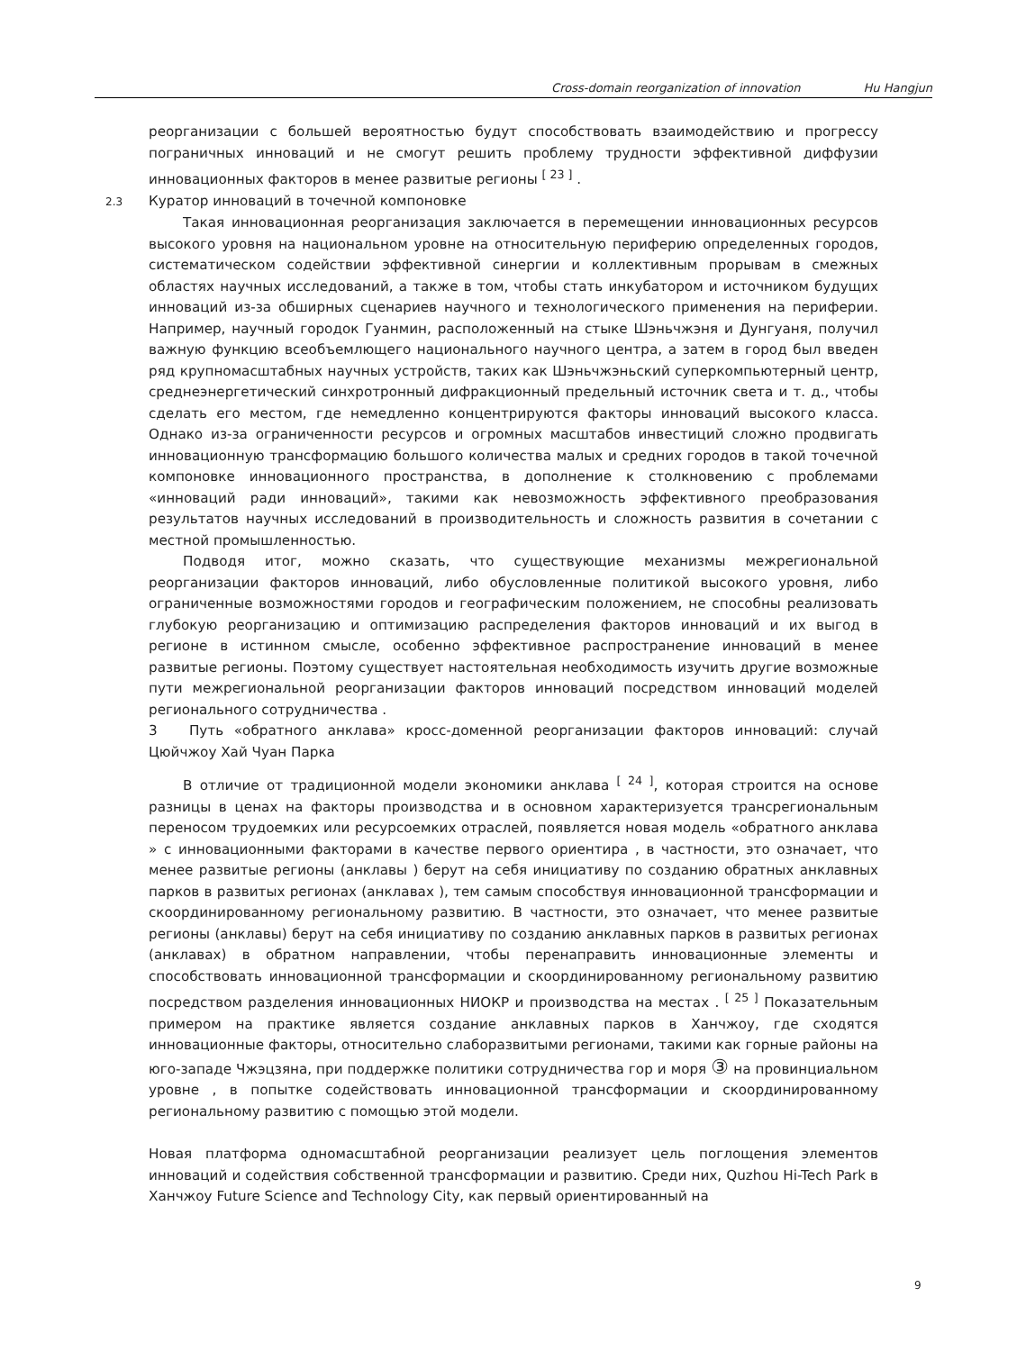Cross-domain reorganization of innovation Hu Hangjun
реорганизации с большей вероятностью будут способствовать взаимодействию и прогрессу пограничных инноваций и не смогут решить проблему трудности эффективной диффузии инновационных факторов в менее развитые регионы <sup>[ 23 ]</sup> .
2.3 Куратор инноваций в точечной компоновке
Такая инновационная реорганизация заключается в перемещении инновационных ресурсов высокого уровня на национальном уровне на относительную периферию определенных городов, систематическом содействии эффективной синергии и коллективным прорывам в смежных областях научных исследований, а также в том, чтобы стать инкубатором и источником будущих инноваций из-за обширных сценариев научного и технологического применения на периферии. Например, научный городок Гуанмин, расположенный на стыке Шэньчжэня и Дунгуаня, получил важную функцию всеобъемлющего национального научного центра, а затем в город был введен ряд крупномасштабных научных устройств, таких как Шэньчжэньский суперкомпьютерный центр, среднеэнергетический синхротронный дифракционный предельный источник света и т. д., чтобы сделать его местом, где немедленно концентрируются факторы инноваций высокого класса. Однако из-за ограниченности ресурсов и огромных масштабов инвестиций сложно продвигать инновационную трансформацию большого количества малых и средних городов в такой точечной компоновке инновационного пространства, в дополнение к столкновению с проблемами «инноваций ради инноваций», такими как невозможность эффективного преобразования результатов научных исследований в производительность и сложность развития в сочетании с местной промышленностью.
Подводя итог, можно сказать, что существующие механизмы межрегиональной реорганизации факторов инноваций, либо обусловленные политикой высокого уровня, либо ограниченные возможностями городов и географическим положением, не способны реализовать глубокую реорганизацию и оптимизацию распределения факторов инноваций и их выгод в регионе в истинном смысле, особенно эффективное распространение инноваций в менее развитые регионы. Поэтому существует настоятельная необходимость изучить другие возможные пути межрегиональной реорганизации факторов инноваций посредством инноваций моделей регионального сотрудничества .
3 Путь «обратного анклава» кросс-доменной реорганизации факторов инноваций: случай Цюйчжоу Хай Чуан Парка
В отличие от традиционной модели экономики анклава <sup>[ 24 ]</sup>, которая строится на основе разницы в ценах на факторы производства и в основном характеризуется трансрегиональным переносом трудоемких или ресурсоемких отраслей, появляется новая модель «обратного анклава » с инновационными факторами в качестве первого ориентира , в частности, это означает, что менее развитые регионы (анклавы ) берут на себя инициативу по созданию обратных анклавных парков в развитых регионах (анклавах ), тем самым способствуя инновационной трансформации и скоординированному региональному развитию. В частности, это означает, что менее развитые регионы (анклавы) берут на себя инициативу по созданию анклавных парков в развитых регионах (анклавах) в обратном направлении, чтобы перенаправить инновационные элементы и способствовать инновационной трансформации и скоординированному региональному развитию посредством разделения инновационных НИОКР и производства на местах . <sup>[ 25 ]</sup> Показательным примером на практике является создание анклавных парков в Ханчжоу, где сходятся инновационные факторы, относительно слаборазвитыми регионами, такими как горные районы на юго-западе Чжэцзяна, при поддержке политики сотрудничества гор и моря ③ на провинциальном уровне , в попытке содействовать инновационной трансформации и скоординированному региональному развитию с помощью этой модели.
Новая платформа одномасштабной реорганизации реализует цель поглощения элементов инноваций и содействия собственной трансформации и развитию. Среди них, Quzhou Hi-Tech Park в Ханчжоу Future Science and Technology City, как первый ориентированный на
9